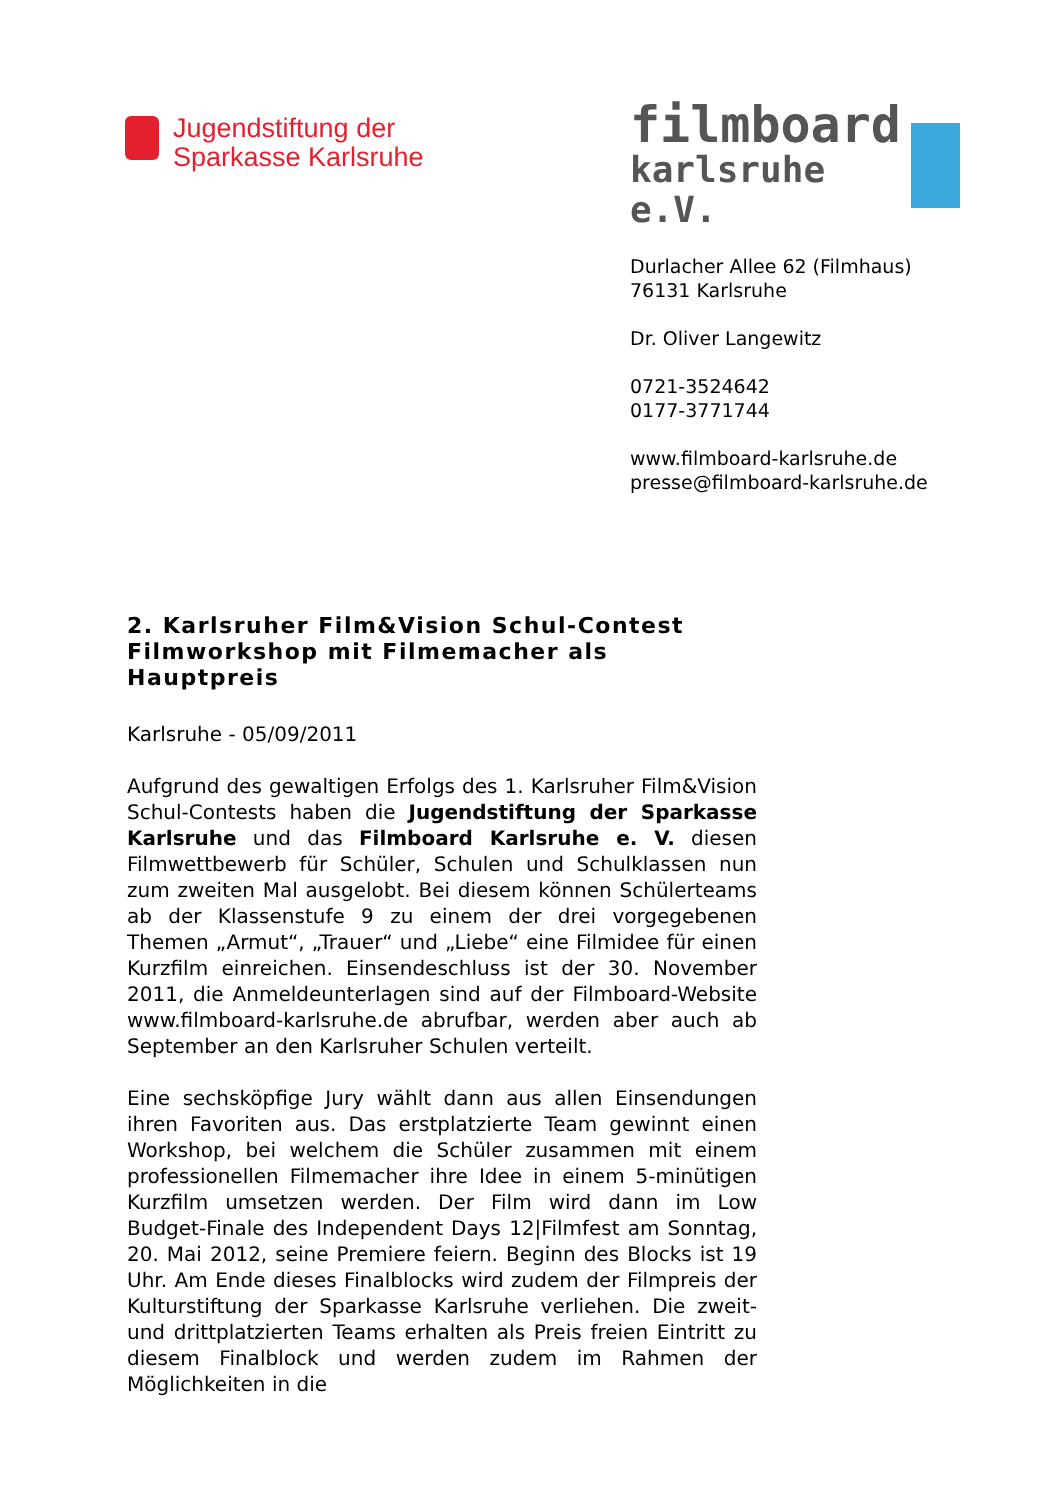Jugendstiftung der
Sparkasse Karlsruhe
filmboard
karlsruhe e.V.
Durlacher Allee 62 (Filmhaus)
76131 Karlsruhe
Dr. Oliver Langewitz
0721-3524642
0177-3771744
www.filmboard-karlsruhe.de
presse@filmboard-karlsruhe.de
2. Karlsruher Film&Vision Schul-Contest
Filmworkshop mit Filmemacher als
Hauptpreis
Karlsruhe - 05/09/2011
Aufgrund des gewaltigen Erfolgs des 1. Karlsruher Film&Vision Schul-Contests haben die Jugendstiftung der Sparkasse Karlsruhe und das Filmboard Karlsruhe e. V. diesen Filmwettbewerb für Schüler, Schulen und Schulklassen nun zum zweiten Mal ausgelobt. Bei diesem können Schülerteams ab der Klassenstufe 9 zu einem der drei vorgegebenen Themen „Armut“, „Trauer“ und „Liebe“ eine Filmidee für einen Kurzfilm einreichen. Einsendeschluss ist der 30. November 2011, die Anmeldeunterlagen sind auf der Filmboard-Website www.filmboard-karlsruhe.de abrufbar, werden aber auch ab September an den Karlsruher Schulen verteilt.
Eine sechsköpfige Jury wählt dann aus allen Einsendungen ihren Favoriten aus. Das erstplatzierte Team gewinnt einen Workshop, bei welchem die Schüler zusammen mit einem professionellen Filmemacher ihre Idee in einem 5-minütigen Kurzfilm umsetzen werden. Der Film wird dann im Low Budget-Finale des Independent Days 12|Filmfest am Sonntag, 20. Mai 2012, seine Premiere feiern. Beginn des Blocks ist 19 Uhr. Am Ende dieses Finalblocks wird zudem der Filmpreis der Kulturstiftung der Sparkasse Karlsruhe verliehen. Die zweit- und drittplatzierten Teams erhalten als Preis freien Eintritt zu diesem Finalblock und werden zudem im Rahmen der Möglichkeiten in die